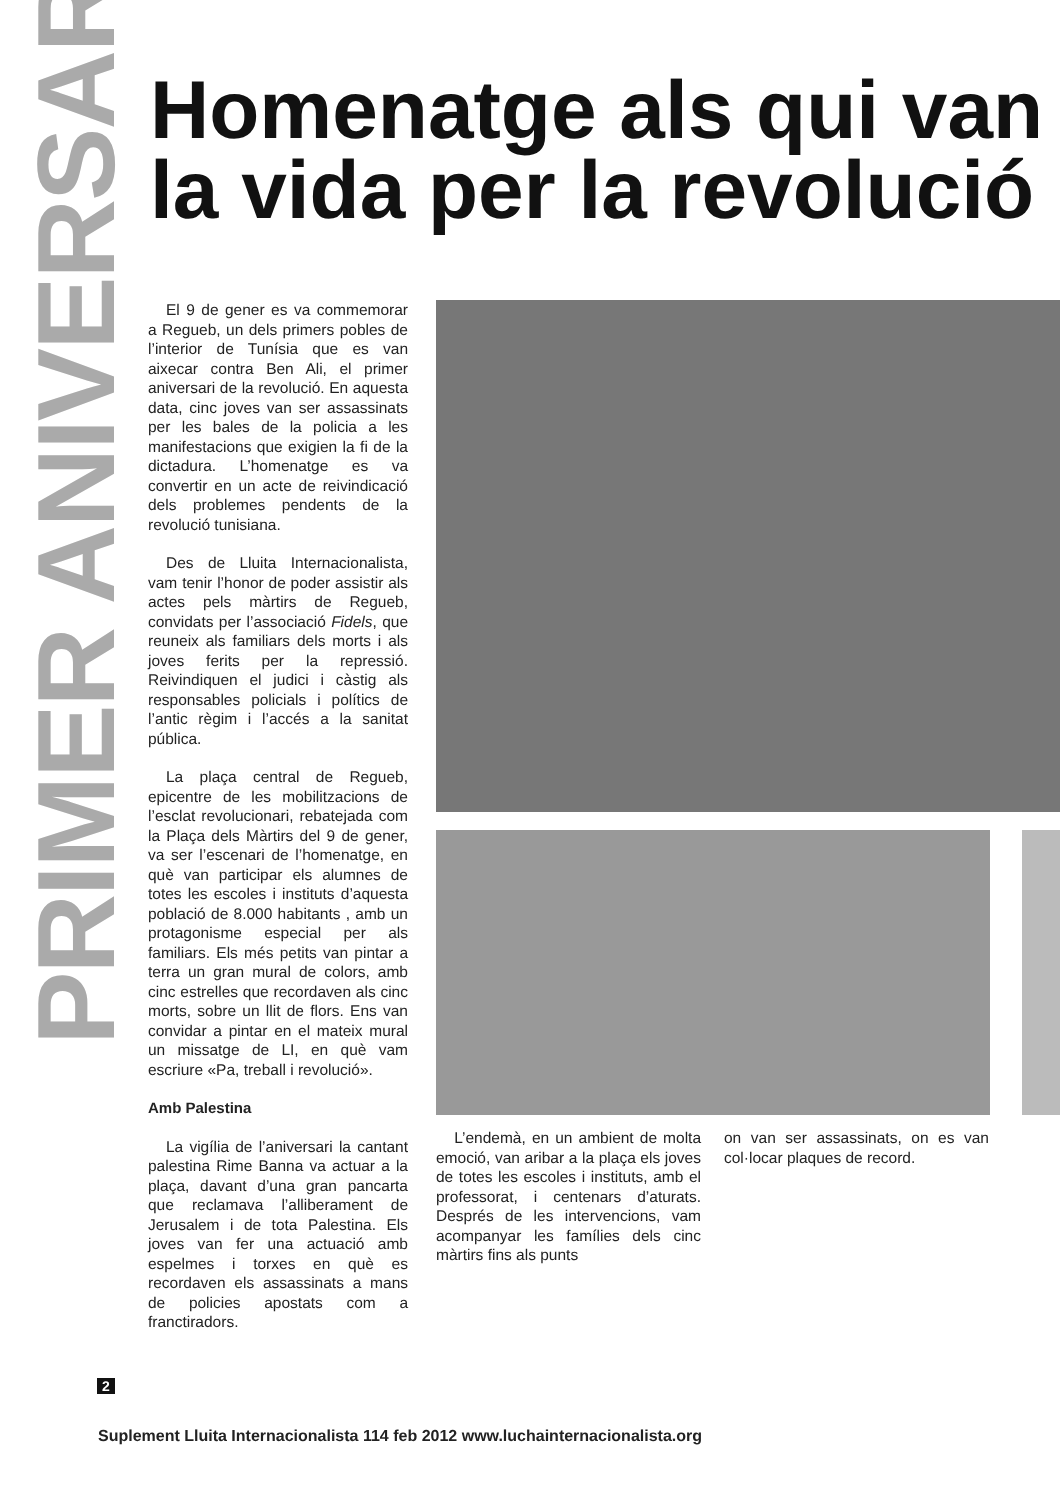PRIMER ANIVERSARI
Homenatge als qui van
la vida per la revolució
El 9 de gener es va commemorar a Regueb, un dels primers pobles de l’interior de Tunísia que es van aixecar contra Ben Ali, el primer aniversari de la revolució. En aquesta data, cinc joves van ser assassinats per les bales de la policia a les manifestacions que exigien la fi de la dictadura. L’homenatge es va convertir en un acte de reivindicació dels problemes pendents de la revolució tunisiana.
Des de Lluita Internacionalista, vam tenir l’honor de poder assistir als actes pels màrtirs de Regueb, convidats per l’associació Fidels, que reuneix als familiars dels morts i als joves ferits per la repressió. Reivindiquen el judici i càstig als responsables policials i polítics de l’antic règim i l’accés a la sanitat pública.
La plaça central de Regueb, epicentre de les mobilitzacions de l’esclat revolucionari, rebatejada com la Plaça dels Màrtirs del 9 de gener, va ser l’escenari de l’homenatge, en què van participar els alumnes de totes les escoles i instituts d’aquesta població de 8.000 habitants , amb un protagonisme especial per als familiars. Els més petits van pintar a terra un gran mural de colors, amb cinc estrelles que recordaven als cinc morts, sobre un llit de flors. Ens van convidar a pintar en el mateix mural un missatge de LI, en què vam escriure «Pa, treball i revolució».
Amb Palestina
La vigília de l’aniversari la cantant palestina Rime Banna va actuar a la plaça, davant d’una gran pancarta que reclamava l’alliberament de Jerusalem i de tota Palestina. Els joves van fer una actuació amb espelmes i torxes en què es recordaven els assassinats a mans de policies apostats com a franctiradors.
L’endemà, en un ambient de molta emoció, van aribar a la plaça els joves de totes les escoles i instituts, amb el professorat, i centenars d’aturats. Després de les intervencions, vam acompanyar les famílies dels cinc màrtirs fins als punts
on van ser assassinats, on es van col·locar plaques de record.
2
Suplement Lluita Internacionalista 114 feb 2012 www.luchainternacionalista.org